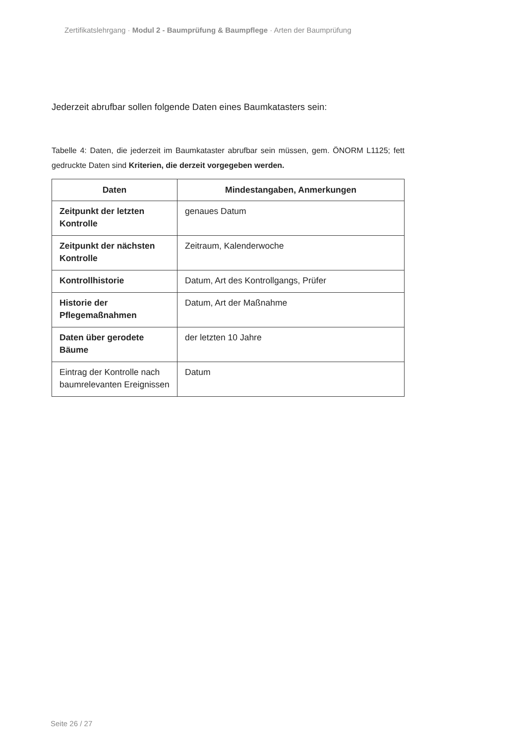Zertifikatslehrgang · Modul 2 - Baumprüfung & Baumpflege · Arten der Baumprüfung
Jederzeit abrufbar sollen folgende Daten eines Baumkatasters sein:
Tabelle 4: Daten, die jederzeit im Baumkataster abrufbar sein müssen, gem. ÖNORM L1125; fett gedruckte Daten sind Kriterien, die derzeit vorgegeben werden.
| Daten | Mindestangaben, Anmerkungen |
| --- | --- |
| Zeitpunkt der letzten Kontrolle | genaues Datum |
| Zeitpunkt der nächsten Kontrolle | Zeitraum, Kalenderwoche |
| Kontrollhistorie | Datum, Art des Kontrollgangs, Prüfer |
| Historie der Pflegemaßnahmen | Datum, Art der Maßnahme |
| Daten über gerodete Bäume | der letzten 10 Jahre |
| Eintrag der Kontrolle nach baumrelevanten Ereignissen | Datum |
Seite 26 / 27